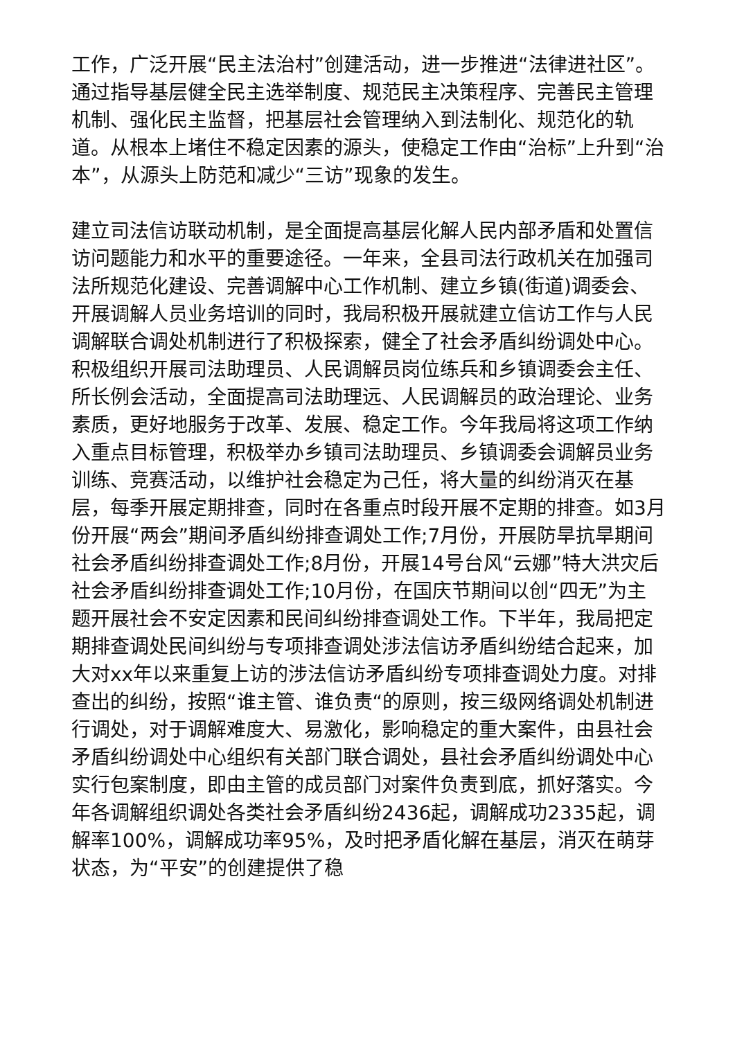工作，广泛开展“民主法治村”创建活动，进一步推进“法律进社区”。通过指导基层健全民主选举制度、规范民主决策程序、完善民主管理机制、强化民主监督，把基层社会管理纳入到法制化、规范化的轨道。从根本上堵住不稳定因素的源头，使稳定工作由“治标”上升到“治本”，从源头上防范和减少“三访”现象的发生。
建立司法信访联动机制，是全面提高基层化解人民内部矛盾和处置信访问题能力和水平的重要途径。一年来，全县司法行政机关在加强司法所规范化建设、完善调解中心工作机制、建立乡镇(街道)调委会、开展调解人员业务培训的同时，我局积极开展就建立信访工作与人民调解联合调处机制进行了积极探索，健全了社会矛盾纠纷调处中心。积极组织开展司法助理员、人民调解员岗位练兵和乡镇调委会主任、所长例会活动，全面提高司法助理远、人民调解员的政治理论、业务素质，更好地服务于改革、发展、稳定工作。今年我局将这项工作纳入重点目标管理，积极举办乡镇司法助理员、乡镇调委会调解员业务训练、竞赛活动，以维护社会稳定为己任，将大量的纠纷消灭在基层，每季开展定期排查，同时在各重点时段开展不定期的排查。如3月份开展“两会”期间矛盾纠纷排查调处工作;7月份，开展防旱抗旱期间社会矛盾纠纷排查调处工作;8月份，开展14号台风“云娜”特大洪灾后社会矛盾纠纷排查调处工作;10月份，在国庆节期间以创“四无”为主题开展社会不安定因素和民间纠纷排查调处工作。下半年，我局把定期排查调处民间纠纷与专项排查调处涉法信访矛盾纠纷结合起来，加大对xx年以来重复上访的涉法信访矛盾纠纷专项排查调处力度。对排查出的纠纷，按照“谁主管、谁负责“的原则，按三级网络调处机制进行调处，对于调解难度大、易激化，影响稳定的重大案件，由县社会矛盾纠纷调处中心组织有关部门联合调处，县社会矛盾纠纷调处中心实行包案制度，即由主管的成员部门对案件负责到底，抓好落实。今年各调解组织调处各类社会矛盾纠纷2436起，调解成功2335起，调解率100%，调解成功率95%，及时把矛盾化解在基层，消灭在萌芽状态，为“平安”的创建提供了稳